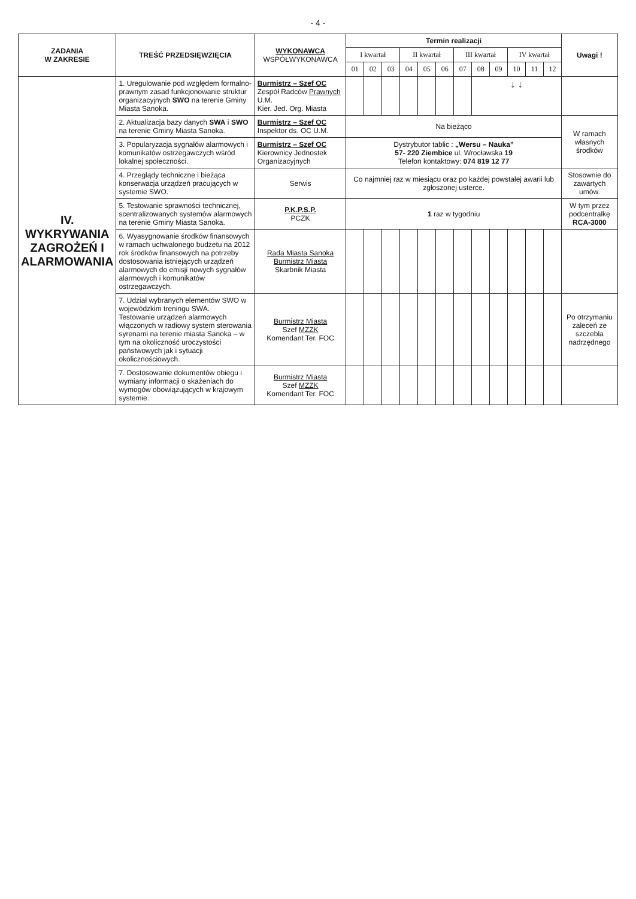- 4 -
| ZADANIA W ZAKRESIE | TREŚĆ PRZEDSIĘWZIĘCIA | WYKONAWCA WSPÓŁWYKONAWCA | Termin realizacji | | | | | | | | | | | | Uwagi ! |
| --- | --- | --- | --- | --- | --- | --- | --- | --- | --- | --- | --- | --- | --- | --- | --- |
| | | | I kwartał | | | II kwartał | | | III kwartał | | | IV kwartał | | | |
| | | | 01 | 02 | 03 | 04 | 05 | 06 | 07 | 08 | 09 | 10 | 11 | 12 | |
| IV. WYKRYWANIA ZAGROŻEŃ I ALARMOWANIA | 1. Uregulowanie pod względem formalno- prawnym zasad funkcjonowanie struktur organizacyjnych SWO na terenie Gminy Miasta Sanoka. | Burmistrz – Szef OC Zespół Radców Prawnych U.M. Kier. Jed. Org. Miasta | | | | | | | | ↓ ↓ | | | | | |
| | 2. Aktualizacja bazy danych SWA i SWO na terenie Gminy Miasta Sanoka. | Burmistrz – Szef OC Inspektor ds. OC U.M. | Na bieżąco | | | | | | | | | | | | W ramach własnych środków |
| | 3. Popularyzacja sygnałów alarmowych i komunikatów ostrzegawczych wśród lokalnej społeczności. | Burmistrz – Szef OC Kierownicy Jednostek Organizacyjnych | Dystrybutor tablic : „Wersu – Nauka” 57- 220 Ziembice ul. Wrocławska 19 Telefon kontaktowy: 074 819 12 77 | | | | | | | | | | | | |
| | 4. Przeglądy techniczne i bieżąca konserwacja urządzeń pracujących w systemie SWO. | Serwis | Co najmniej raz w miesiącu oraz po każdej powstałej awarii lub zgłoszonej usterce. | | | | | | | | | | | | Stosownie do zawartych umów. |
| | 5. Testowanie sprawności technicznej, scentralizowanych systemów alarmowych na terenie Gminy Miasta Sanoka. | P.K.P.S.P. PCZK | 1 raz w tygodniu | | | | | | | | | | | | W tym przez podcentralkę RCA-3000 |
| | 6. Wyasygnowanie środków finansowych w ramach uchwalonego budżetu na 2012 rok środków finansowych na potrzeby dostosowania istniejących urządzeń alarmowych do emisji nowych sygnałów alarmowych i komunikatów ostrzegawczych. | Rada Miasta Sanoka Burmistrz Miasta Skarbnik Miasta | | | | | | | | | | | | | |
| | 7. Udział wybranych elementów SWO w wojewódzkim treningu SWA. Testowanie urządzeń alarmowych włączonych w radiowy system sterowania syrenami na terenie miasta Sanoka – w tym na okoliczność uroczystości państwowych jak i sytuacji okolicznościowych. | Burmistrz Miasta Szef MZZK Komendant Ter. FOC | | | | | | | | | | | | | Po otrzymaniu zaleceń ze szczebla nadrzędnego |
| | 7. Dostosowanie dokumentów obiegu i wymiany informacji o skażeniach do wymogów obowiązujących w krajowym systemie. | Burmistrz Miasta Szef MZZK Komendant Ter. FOC | | | | | | | | | | | | | |